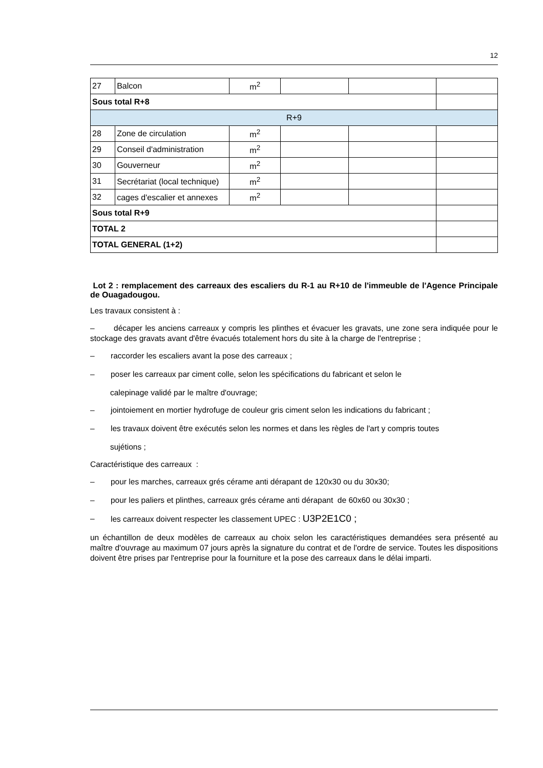12
| 27 | Balcon | m<sup>2</sup> | | | |
| Sous total R+8 | | | | | |
| R+9 | | | | | |
| 28 | Zone de circulation | m<sup>2</sup> | | | |
| 29 | Conseil d'administration | m<sup>2</sup> | | | |
| 30 | Gouverneur | m<sup>2</sup> | | | |
| 31 | Secrétariat (local technique) | m<sup>2</sup> | | | |
| 32 | cages d'escalier et annexes | m<sup>2</sup> | | | |
| Sous total R+9 | | | | | |
| TOTAL 2 | | | | | |
| TOTAL GENERAL (1+2) | | | | | |
Lot 2 : remplacement des carreaux des escaliers du R-1 au R+10 de l'immeuble de l'Agence Principale de Ouagadougou.
Les travaux consistent à :
– décaper les anciens carreaux y compris les plinthes et évacuer les gravats, une zone sera indiquée pour le stockage des gravats avant d'être évacués totalement hors du site à la charge de l'entreprise ;
– raccorder les escaliers avant la pose des carreaux ;
– poser les carreaux par ciment colle, selon les spécifications du fabricant et selon le
calepinage validé par le maître d'ouvrage;
– jointoiement en mortier hydrofuge de couleur gris ciment selon les indications du fabricant ;
– les travaux doivent être exécutés selon les normes et dans les règles de l'art y compris toutes
sujétions ;
Caractéristique des carreaux :
– pour les marches, carreaux grés cérame anti dérapant de 120x30 ou du 30x30;
– pour les paliers et plinthes, carreaux grés cérame anti dérapant de 60x60 ou 30x30 ;
– les carreaux doivent respecter les classement UPEC : U3P2E1C0 ;
un échantillon de deux modèles de carreaux au choix selon les caractéristiques demandées sera présenté au maître d'ouvrage au maximum 07 jours après la signature du contrat et de l'ordre de service. Toutes les dispositions doivent être prises par l'entreprise pour la fourniture et la pose des carreaux dans le délai imparti.